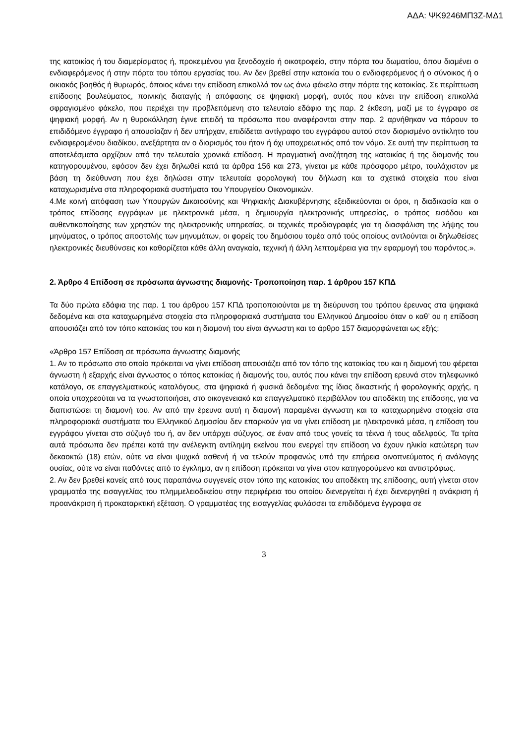ΑΔΑ: ΨΚ9246ΜΠ3Ζ-ΜΔ1
της κατοικίας ή του διαμερίσματος ή, προκειμένου για ξενοδοχείο ή οικοτροφείο, στην πόρτα του δωματίου, όπου διαμένει ο ενδιαφερόμενος ή στην πόρτα του τόπου εργασίας του. Αν δεν βρεθεί στην κατοικία του ο ενδιαφερόμενος ή ο σύνοικος ή ο οικιακός βοηθός ή θυρωρός, όποιος κάνει την επίδοση επικολλά τον ως άνω φάκελο στην πόρτα της κατοικίας. Σε περίπτωση επίδοσης βουλεύματος, ποινικής διαταγής ή απόφασης σε ψηφιακή μορφή, αυτός που κάνει την επίδοση επικολλά σφραγισμένο φάκελο, που περιέχει την προβλεπόμενη στο τελευταίο εδάφιο της παρ. 2 έκθεση, μαζί με το έγγραφο σε ψηφιακή μορφή. Αν η θυροκόλληση έγινε επειδή τα πρόσωπα που αναφέρονται στην παρ. 2 αρνήθηκαν να πάρουν το επιδιδόμενο έγγραφο ή απουσίαζαν ή δεν υπήρχαν, επιδίδεται αντίγραφο του εγγράφου αυτού στον διορισμένο αντίκλητο του ενδιαφερομένου διαδίκου, ανεξάρτητα αν ο διορισμός του ήταν ή όχι υποχρεωτικός από τον νόμο. Σε αυτή την περίπτωση τα αποτελέσματα αρχίζουν από την τελευταία χρονικά επίδοση. Η πραγματική αναζήτηση της κατοικίας ή της διαμονής του κατηγορουμένου, εφόσον δεν έχει δηλωθεί κατά τα άρθρα 156 και 273, γίνεται με κάθε πρόσφορο μέτρο, τουλάχιστον με βάση τη διεύθυνση που έχει δηλώσει στην τελευταία φορολογική του δήλωση και τα σχετικά στοιχεία που είναι καταχωρισμένα στα πληροφοριακά συστήματα του Υπουργείου Οικονομικών.
4.Με κοινή απόφαση των Υπουργών Δικαιοσύνης και Ψηφιακής Διακυβέρνησης εξειδικεύονται οι όροι, η διαδικασία και ο τρόπος επίδοσης εγγράφων με ηλεκτρονικά μέσα, η δημιουργία ηλεκτρονικής υπηρεσίας, ο τρόπος εισόδου και αυθεντικοποίησης των χρηστών της ηλεκτρονικής υπηρεσίας, οι τεχνικές προδιαγραφές για τη διασφάλιση της λήψης του μηνύματος, ο τρόπος αποστολής των μηνυμάτων, οι φορείς του δημόσιου τομέα από τούς οποίους αντλούνται οι δηλωθείσες ηλεκτρονικές διευθύνσεις και καθορίζεται κάθε άλλη αναγκαία, τεχνική ή άλλη λεπτομέρεια για την εφαρμογή του παρόντος.».
2. Άρθρο 4 Επίδοση σε πρόσωπα άγνωστης διαμονής- Τροποποίηση παρ. 1 άρθρου 157 ΚΠΔ
Τα δύο πρώτα εδάφια της παρ. 1 του άρθρου 157 ΚΠΔ τροποποιούνται με τη διεύρυνση του τρόπου έρευνας στα ψηφιακά δεδομένα και στα καταχωρημένα στοιχεία στα πληροφοριακά συστήματα του Ελληνικού Δημοσίου όταν ο καθ’ ου η επίδοση απουσιάζει από τον τόπο κατοικίας του και η διαμονή του είναι άγνωστη και το άρθρο 157 διαμορφώνεται ως εξής:
«Άρθρο 157 Επίδοση σε πρόσωπα άγνωστης διαμονής
1. Αν το πρόσωπο στο οποίο πρόκειται να γίνει επίδοση απουσιάζει από τον τόπο της κατοικίας του και η διαμονή του φέρεται άγνωστη ή εξαρχής είναι άγνωστος ο τόπος κατοικίας ή διαμονής του, αυτός που κάνει την επίδοση ερευνά στον τηλεφωνικό κατάλογο, σε επαγγελματικούς καταλόγους, στα ψηφιακά ή φυσικά δεδομένα της ίδιας δικαστικής ή φορολογικής αρχής, η οποία υποχρεούται να τα γνωστοποιήσει, στο οικογενειακό και επαγγελματικό περιβάλλον του αποδέκτη της επίδοσης, για να διαπιστώσει τη διαμονή του. Αν από την έρευνα αυτή η διαμονή παραμένει άγνωστη και τα καταχωρημένα στοιχεία στα πληροφοριακά συστήματα του Ελληνικού Δημοσίου δεν επαρκούν για να γίνει επίδοση με ηλεκτρονικά μέσα, η επίδοση του εγγράφου γίνεται στο σύζυγό του ή, αν δεν υπάρχει σύζυγος, σε έναν από τους γονείς τα τέκνα ή τους αδελφούς. Τα τρίτα αυτά πρόσωπα δεν πρέπει κατά την ανέλεγκτη αντίληψη εκείνου που ενεργεί την επίδοση να έχουν ηλικία κατώτερη των δεκαοκτώ (18) ετών, ούτε να είναι ψυχικά ασθενή ή να τελούν προφανώς υπό την επήρεια οινοπνεύματος ή ανάλογης ουσίας, ούτε να είναι παθόντες από το έγκλημα, αν η επίδοση πρόκειται να γίνει στον κατηγορούμενο και αντιστρόφως.
2. Αν δεν βρεθεί κανείς από τους παραπάνω συγγενείς στον τόπο της κατοικίας του αποδέκτη της επίδοσης, αυτή γίνεται στον γραμματέα της εισαγγελίας του πλημμελειοδικείου στην περιφέρεια του οποίου διενεργείται ή έχει διενεργηθεί η ανάκριση ή προανάκριση ή προκαταρκτική εξέταση. Ο γραμματέας της εισαγγελίας φυλάσσει τα επιδιδόμενα έγγραφα σε
3